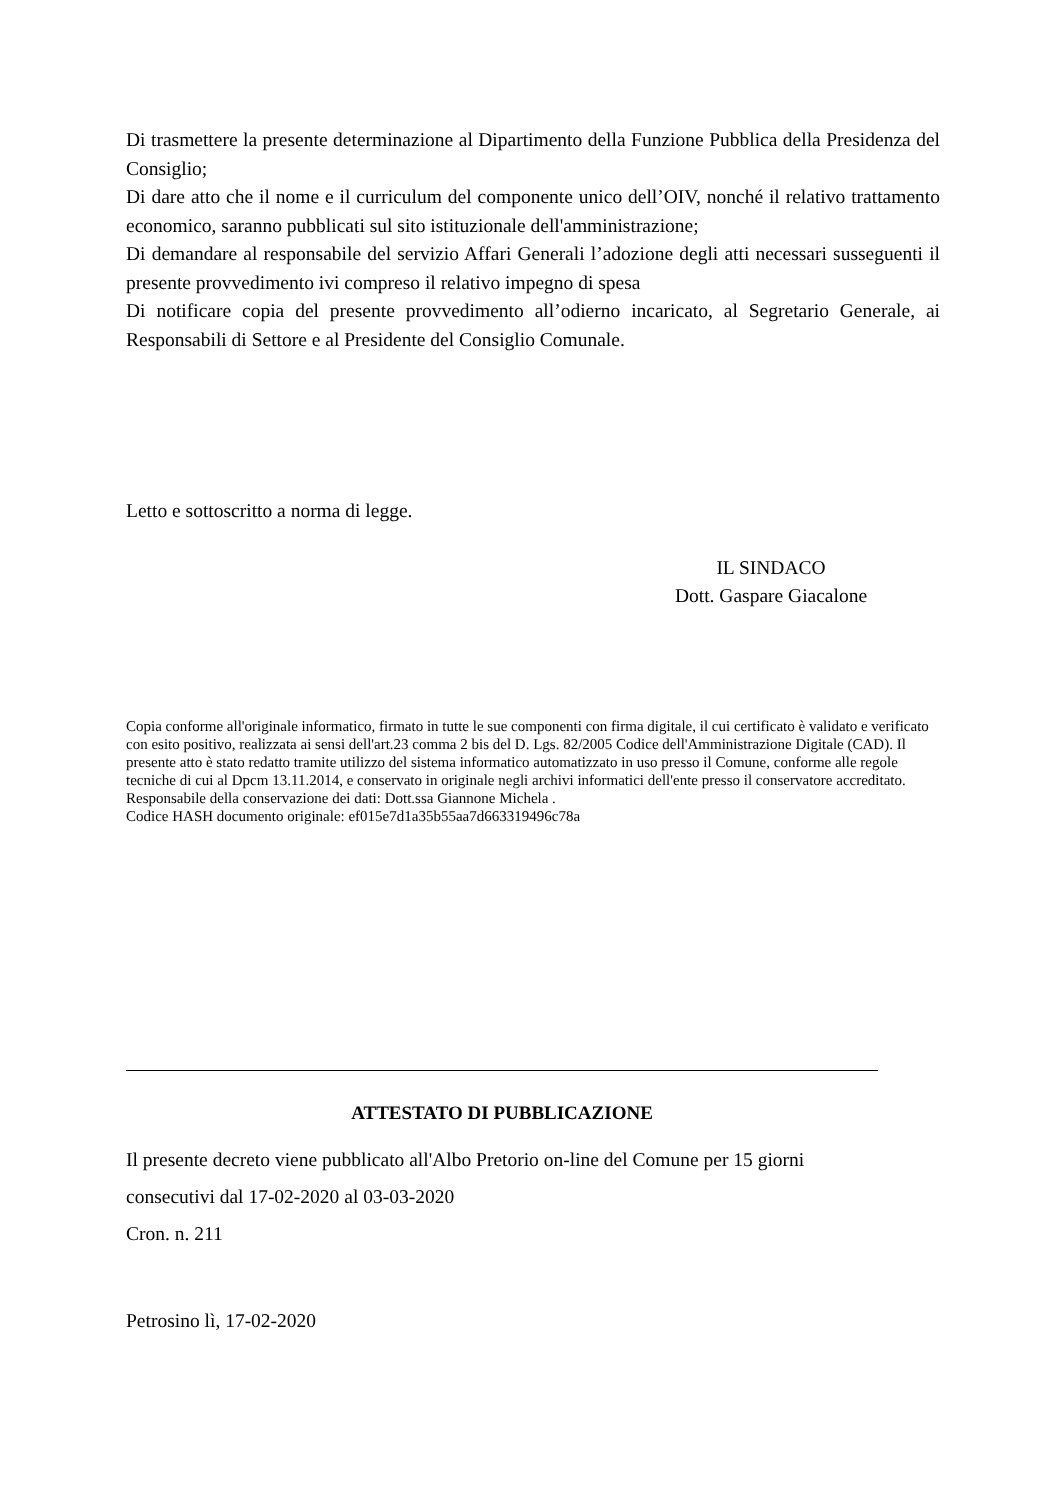Di trasmettere la presente determinazione al Dipartimento della Funzione Pubblica della Presidenza del Consiglio;
Di dare atto che il nome e il curriculum del componente unico dell’OIV, nonché il relativo trattamento economico, saranno pubblicati sul sito istituzionale dell'amministrazione;
Di demandare al responsabile del servizio Affari Generali l’adozione degli atti necessari susseguenti il presente provvedimento ivi compreso il relativo impegno di spesa
Di notificare copia del presente provvedimento all’odierno incaricato, al Segretario Generale, ai Responsabili di Settore e al Presidente del Consiglio Comunale.
Letto e sottoscritto a norma di legge.
IL SINDACO
Dott. Gaspare Giacalone
Copia conforme all'originale informatico, firmato in tutte le sue componenti con firma digitale, il cui certificato è validato e verificato con esito positivo, realizzata ai sensi dell'art.23 comma 2 bis del D. Lgs. 82/2005 Codice dell'Amministrazione Digitale (CAD). Il presente atto è stato redatto tramite utilizzo del sistema informatico automatizzato in uso presso il Comune, conforme alle regole tecniche di cui al Dpcm 13.11.2014, e conservato in originale negli archivi informatici dell'ente presso il conservatore accreditato.
Responsabile della conservazione dei dati: Dott.ssa Giannone Michela .
Codice HASH documento originale: ef015e7d1a35b55aa7d663319496c78a
ATTESTATO DI PUBBLICAZIONE
Il presente decreto viene pubblicato all'Albo Pretorio on-line del Comune per 15 giorni
consecutivi dal 17-02-2020 al 03-03-2020
Cron. n. 211
Petrosino lì, 17-02-2020